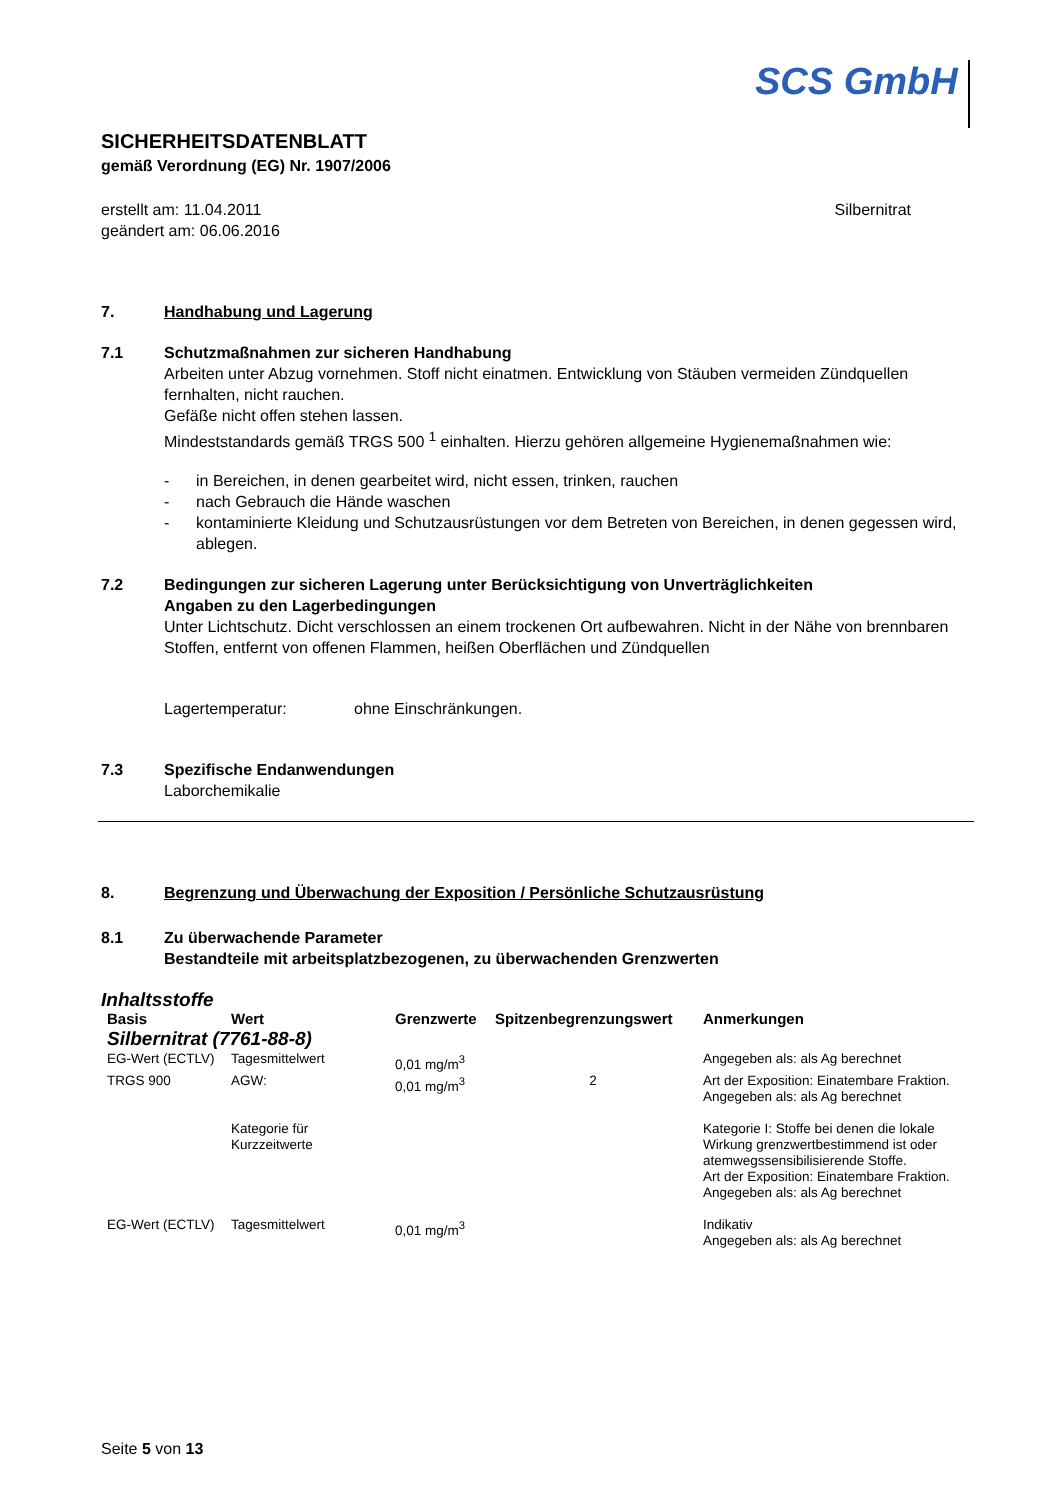SCS GmbH
SICHERHEITSDATENBLATT
gemäß Verordnung (EG) Nr. 1907/2006
erstellt am: 11.04.2011
geändert am: 06.06.2016
Silbernitrat
7. Handhabung und Lagerung
7.1 Schutzmaßnahmen zur sicheren Handhabung
Arbeiten unter Abzug vornehmen. Stoff nicht einatmen. Entwicklung von Stäuben vermeiden Zündquellen fernhalten, nicht rauchen.
Gefäße nicht offen stehen lassen.
Mindeststandards gemäß TRGS 500 <sup>1</sup> einhalten. Hierzu gehören allgemeine Hygienemaßnahmen wie:
- in Bereichen, in denen gearbeitet wird, nicht essen, trinken, rauchen
- nach Gebrauch die Hände waschen
- kontaminierte Kleidung und Schutzausrüstungen vor dem Betreten von Bereichen, in denen gegessen wird, ablegen.
7.2 Bedingungen zur sicheren Lagerung unter Berücksichtigung von Unverträglichkeiten
Angaben zu den Lagerbedingungen
Unter Lichtschutz. Dicht verschlossen an einem trockenen Ort aufbewahren. Nicht in der Nähe von brennbaren Stoffen, entfernt von offenen Flammen, heißen Oberflächen und Zündquellen
Lagertemperatur: ohne Einschränkungen.
7.3 Spezifische Endanwendungen
Laborchemikalie
8. Begrenzung und Überwachung der Exposition / Persönliche Schutzausrüstung
8.1 Zu überwachende Parameter
Bestandteile mit arbeitsplatzbezogenen, zu überwachenden Grenzwerten
Inhaltsstoffe
| Basis | Wert | Grenzwerte | Spitzenbegrenzungswert | Anmerkungen |
| --- | --- | --- | --- | --- |
| Silbernitrat (7761-88-8) | | | | |
| EG-Wert (ECTLV) | Tagesmittelwert | 0,01 mg/m<sup>3</sup> | | Angegeben als: als Ag berechnet |
| TRGS 900 | AGW: | 0,01 mg/m<sup>3</sup> | 2 | Art der Exposition: Einatembare Fraktion. Angegeben als: als Ag berechnet |
| | Kategorie für Kurzzeitwerte | | | Kategorie I: Stoffe bei denen die lokale Wirkung grenzwertbestimmend ist oder atemwegssensibilisierende Stoffe. Art der Exposition: Einatembare Fraktion. Angegeben als: als Ag berechnet |
| EG-Wert (ECTLV) | Tagesmittelwert | 0,01 mg/m<sup>3</sup> | | Indikativ Angegeben als: als Ag berechnet |
Seite 5 von 13